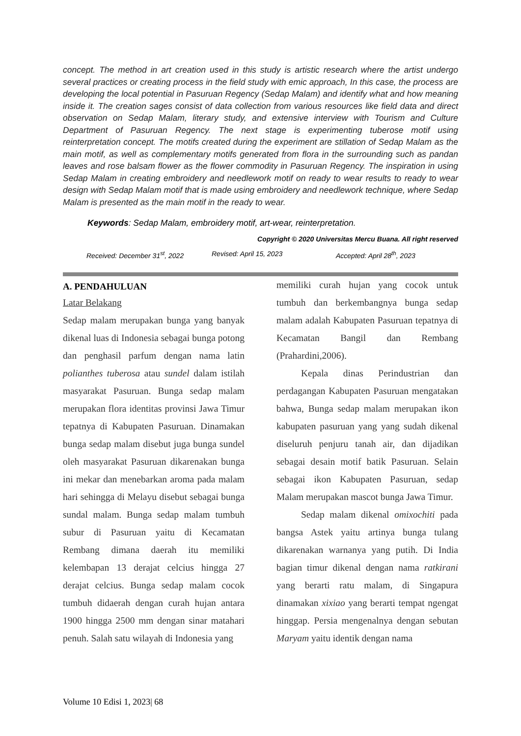concept. The method in art creation used in this study is artistic research where the artist undergo several practices or creating process in the field study with emic approach, In this case, the process are developing the local potential in Pasuruan Regency (Sedap Malam) and identify what and how meaning inside it. The creation sages consist of data collection from various resources like field data and direct observation on Sedap Malam, literary study, and extensive interview with Tourism and Culture Department of Pasuruan Regency. The next stage is experimenting tuberose motif using reinterpretation concept. The motifs created during the experiment are stillation of Sedap Malam as the main motif, as well as complementary motifs generated from flora in the surrounding such as pandan leaves and rose balsam flower as the flower commodity in Pasuruan Regency. The inspiration in using Sedap Malam in creating embroidery and needlework motif on ready to wear results to ready to wear design with Sedap Malam motif that is made using embroidery and needlework technique, where Sedap Malam is presented as the main motif in the ready to wear.
Keywords: Sedap Malam, embroidery motif, art-wear, reinterpretation.
Copyright © 2020 Universitas Mercu Buana. All right reserved
Received: December 31<sup>st</sup>, 2022 Revised: April 15, 2023 Accepted: April 28<sup>th</sup>, 2023
A. PENDAHULUAN
Latar Belakang
Sedap malam merupakan bunga yang banyak dikenal luas di Indonesia sebagai bunga potong dan penghasil parfum dengan nama latin polianthes tuberosa atau sundel dalam istilah masyarakat Pasuruan. Bunga sedap malam merupakan flora identitas provinsi Jawa Timur tepatnya di Kabupaten Pasuruan. Dinamakan bunga sedap malam disebut juga bunga sundel oleh masyarakat Pasuruan dikarenakan bunga ini mekar dan menebarkan aroma pada malam hari sehingga di Melayu disebut sebagai bunga sundal malam. Bunga sedap malam tumbuh subur di Pasuruan yaitu di Kecamatan Rembang dimana daerah itu memiliki kelembapan 13 derajat celcius hingga 27 derajat celcius. Bunga sedap malam cocok tumbuh didaerah dengan curah hujan antara 1900 hingga 2500 mm dengan sinar matahari penuh. Salah satu wilayah di Indonesia yang
memiliki curah hujan yang cocok untuk tumbuh dan berkembangnya bunga sedap malam adalah Kabupaten Pasuruan tepatnya di Kecamatan Bangil dan Rembang (Prahardini,2006).
Kepala dinas Perindustrian dan perdagangan Kabupaten Pasuruan mengatakan bahwa, Bunga sedap malam merupakan ikon kabupaten pasuruan yang yang sudah dikenal diseluruh penjuru tanah air, dan dijadikan sebagai desain motif batik Pasuruan. Selain sebagai ikon Kabupaten Pasuruan, sedap Malam merupakan mascot bunga Jawa Timur.
Sedap malam dikenal omixochiti pada bangsa Astek yaitu artinya bunga tulang dikarenakan warnanya yang putih. Di India bagian timur dikenal dengan nama ratkirani yang berarti ratu malam, di Singapura dinamakan xixiao yang berarti tempat ngengat hinggap. Persia mengenalnya dengan sebutan Maryam yaitu identik dengan nama
Volume 10 Edisi 1, 2023| 68